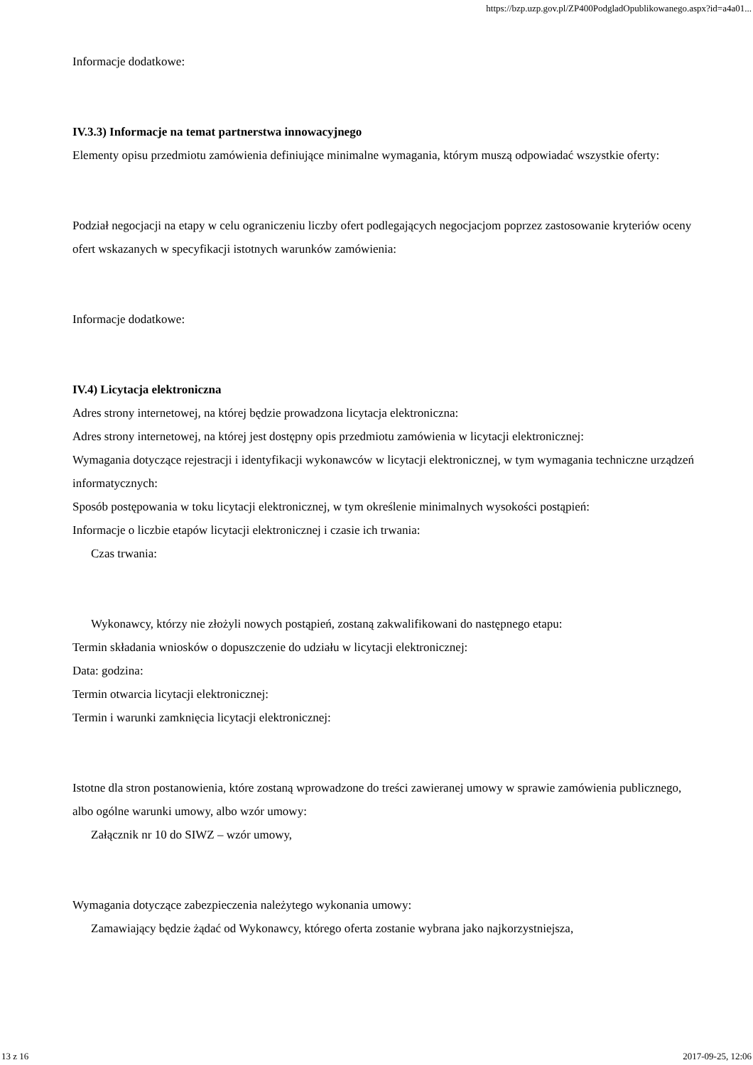https://bzp.uzp.gov.pl/ZP400PodgladOpublikowanego.aspx?id=a4a01...
Informacje dodatkowe:
IV.3.3) Informacje na temat partnerstwa innowacyjnego
Elementy opisu przedmiotu zamówienia definiujące minimalne wymagania, którym muszą odpowiadać wszystkie oferty:
Podział negocjacji na etapy w celu ograniczeniu liczby ofert podlegających negocjacjom poprzez zastosowanie kryteriów oceny ofert wskazanych w specyfikacji istotnych warunków zamówienia:
Informacje dodatkowe:
IV.4) Licytacja elektroniczna
Adres strony internetowej, na której będzie prowadzona licytacja elektroniczna:
Adres strony internetowej, na której jest dostępny opis przedmiotu zamówienia w licytacji elektronicznej:
Wymagania dotyczące rejestracji i identyfikacji wykonawców w licytacji elektronicznej, w tym wymagania techniczne urządzeń informatycznych:
Sposób postępowania w toku licytacji elektronicznej, w tym określenie minimalnych wysokości postąpień:
Informacje o liczbie etapów licytacji elektronicznej i czasie ich trwania:
Czas trwania:
Wykonawcy, którzy nie złożyli nowych postąpień, zostaną zakwalifikowani do następnego etapu:
Termin składania wniosków o dopuszczenie do udziału w licytacji elektronicznej:
Data: godzina:
Termin otwarcia licytacji elektronicznej:
Termin i warunki zamknięcia licytacji elektronicznej:
Istotne dla stron postanowienia, które zostaną wprowadzone do treści zawieranej umowy w sprawie zamówienia publicznego, albo ogólne warunki umowy, albo wzór umowy:
Załącznik nr 10 do SIWZ – wzór umowy,
Wymagania dotyczące zabezpieczenia należytego wykonania umowy:
Zamawiający będzie żądać od Wykonawcy, którego oferta zostanie wybrana jako najkorzystniejsza,
13 z 16 2017-09-25, 12:06